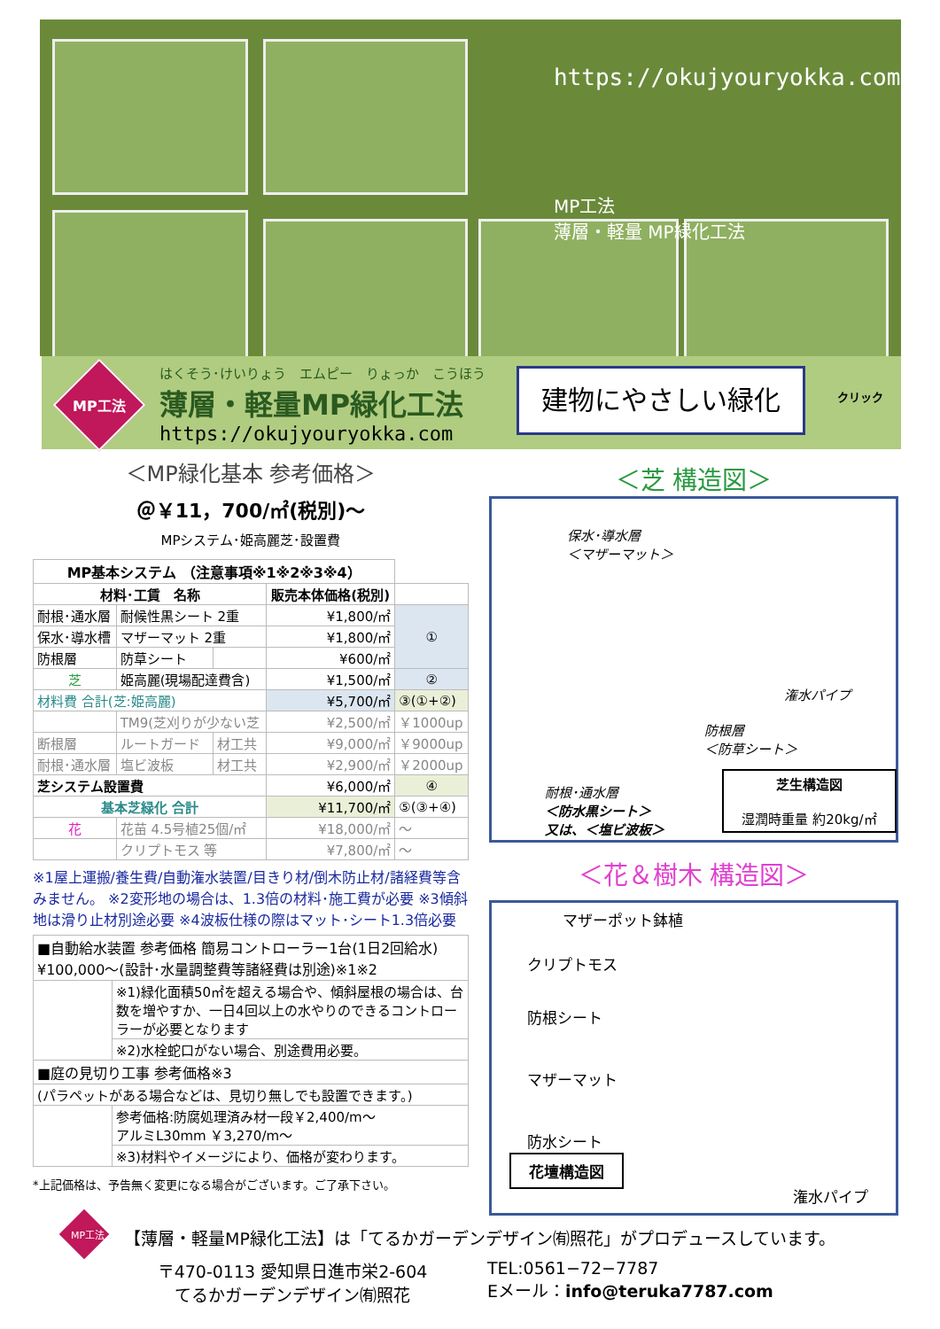https://okujyouryokka.com
MP工法
薄層・軽量 MP緑化工法
MP工法
はくそう･けいりょう　エムピー　りょっか　こうほう
薄層・軽量MP緑化工法
https://okujyouryokka.com
建物にやさしい緑化 クリック
＜MP緑化基本 参考価格＞
＠￥11，700/㎡(税別)～
MPシステム･姫高麗芝･設置費
| MP基本システム （注意事項※1※2※3※4） | | | | |
| --- | --- | --- | --- | --- |
| 材料･工賃 名称 | | | 販売本体価格(税別) | |
| 耐根･通水層 | 耐候性黒シート 2重 | | ¥1,800/㎡ | ① |
| 保水･導水槽 | マザーマット 2重 | | ¥1,800/㎡ | |
| 防根層 | 防草シート | | ¥600/㎡ | |
| 芝 | 姫高麗(現場配達費含) | | ¥1,500/㎡ | ② |
| 材料費 合計(芝:姫高麗) | | | ¥5,700/㎡ | ③(①+②) |
| | TM9(芝刈りが少ない芝 | | ¥2,500/㎡ | ￥1000up |
| 断根層 | ルートガード | 材工共 | ¥9,000/㎡ | ￥9000up |
| 耐根･通水層 | 塩ビ波板 | 材工共 | ¥2,900/㎡ | ￥2000up |
| 芝システム設置費 | | | ¥6,000/㎡ | ④ |
| 基本芝緑化 合計 | | | ¥11,700/㎡ | ⑤(③+④) |
| 花 | 花苗 4.5号植25個/㎡ | | ¥18,000/㎡ | ～ |
| | クリプトモス 等 | | ¥7,800/㎡ | ～ |
※1屋上運搬/養生費/自動潅水装置/目きり材/倒木防止材/諸経費等含みません。 ※2変形地の場合は、1.3倍の材料･施工費が必要 ※3傾斜地は滑り止材別途必要 ※4波板仕様の際はマット･シート1.3倍必要
| ■自動給水装置 参考価格 簡易コントローラー1台(1日2回給水) ¥100,000～(設計･水量調整費等諸経費は別途)※1※2 | |
| | ※1)緑化面積50㎡を超える場合や、傾斜屋根の場合は、台数を増やすか、一日4回以上の水やりのできるコントローラーが必要となります |
| | ※2)水栓蛇口がない場合、別途費用必要。 |
| ■庭の見切り工事 参考価格※3 | |
| (パラペットがある場合などは、見切り無しでも設置できます。) | |
| | 参考価格:防腐処理済み材一段￥2,400/m～ アルミL30mm ￥3,270/m～ |
| | ※3)材料やイメージにより、価格が変わります。 |
*上記価格は、予告無く変更になる場合がございます。ご了承下さい。
＜芝 構造図＞
保水･導水層
＜マザーマット＞
潅水パイプ
防根層
＜防草シート＞
耐根･通水層
＜防水黒シート＞
又は、＜塩ビ波板＞
芝生構造図
湿潤時重量 約20kg/㎡
＜花＆樹木 構造図＞
マザーポット鉢植
クリプトモス
防根シート
マザーマット
防水シート
花壇構造図
潅水パイプ
MP工法
【薄層・軽量MP緑化工法】は「てるかガーデンデザイン㈲照花」がプロデュースしています。
〒470-0113 愛知県日進市栄2-604
てるかガーデンデザイン㈲照花
TEL:0561−72−7787
Eメール：info@teruka7787.com